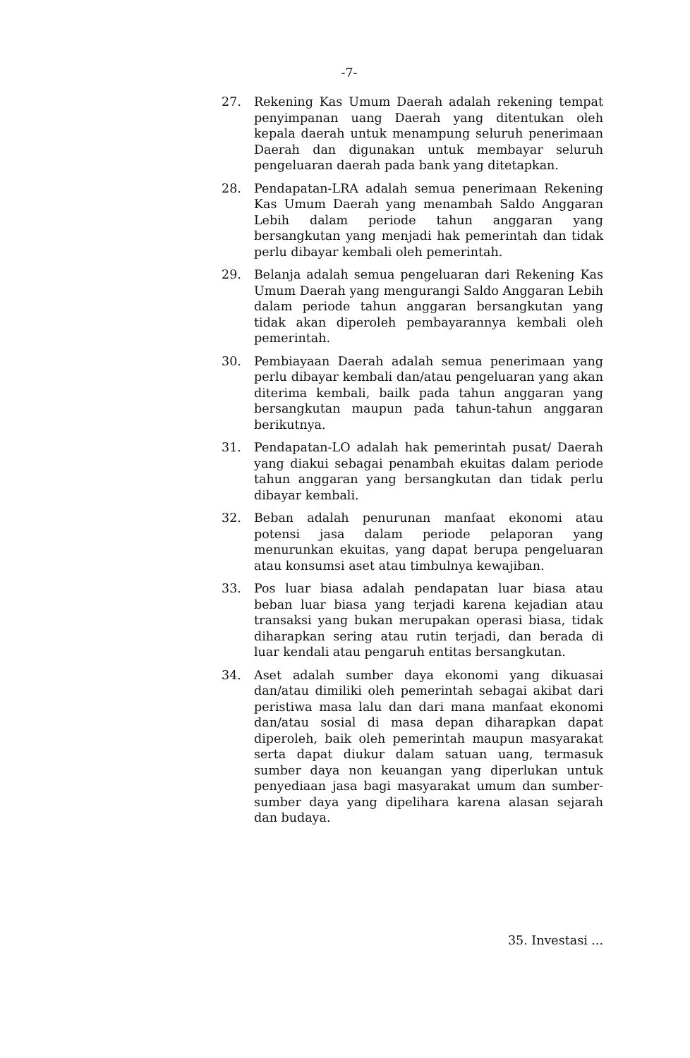-7-
27. Rekening Kas Umum Daerah adalah rekening tempat penyimpanan uang Daerah yang ditentukan oleh kepala daerah untuk menampung seluruh penerimaan Daerah dan digunakan untuk membayar seluruh pengeluaran daerah pada bank yang ditetapkan.
28. Pendapatan-LRA adalah semua penerimaan Rekening Kas Umum Daerah yang menambah Saldo Anggaran Lebih dalam periode tahun anggaran yang bersangkutan yang menjadi hak pemerintah dan tidak perlu dibayar kembali oleh pemerintah.
29. Belanja adalah semua pengeluaran dari Rekening Kas Umum Daerah yang mengurangi Saldo Anggaran Lebih dalam periode tahun anggaran bersangkutan yang tidak akan diperoleh pembayarannya kembali oleh pemerintah.
30. Pembiayaan Daerah adalah semua penerimaan yang perlu dibayar kembali dan/atau pengeluaran yang akan diterima kembali, bailk pada tahun anggaran yang bersangkutan maupun pada tahun-tahun anggaran berikutnya.
31. Pendapatan-LO adalah hak pemerintah pusat/ Daerah yang diakui sebagai penambah ekuitas dalam periode tahun anggaran yang bersangkutan dan tidak perlu dibayar kembali.
32. Beban adalah penurunan manfaat ekonomi atau potensi jasa dalam periode pelaporan yang menurunkan ekuitas, yang dapat berupa pengeluaran atau konsumsi aset atau timbulnya kewajiban.
33. Pos luar biasa adalah pendapatan luar biasa atau beban luar biasa yang terjadi karena kejadian atau transaksi yang bukan merupakan operasi biasa, tidak diharapkan sering atau rutin terjadi, dan berada di luar kendali atau pengaruh entitas bersangkutan.
34. Aset adalah sumber daya ekonomi yang dikuasai dan/atau dimiliki oleh pemerintah sebagai akibat dari peristiwa masa lalu dan dari mana manfaat ekonomi dan/atau sosial di masa depan diharapkan dapat diperoleh, baik oleh pemerintah maupun masyarakat serta dapat diukur dalam satuan uang, termasuk sumber daya non keuangan yang diperlukan untuk penyediaan jasa bagi masyarakat umum dan sumber-sumber daya yang dipelihara karena alasan sejarah dan budaya.
35. Investasi ...